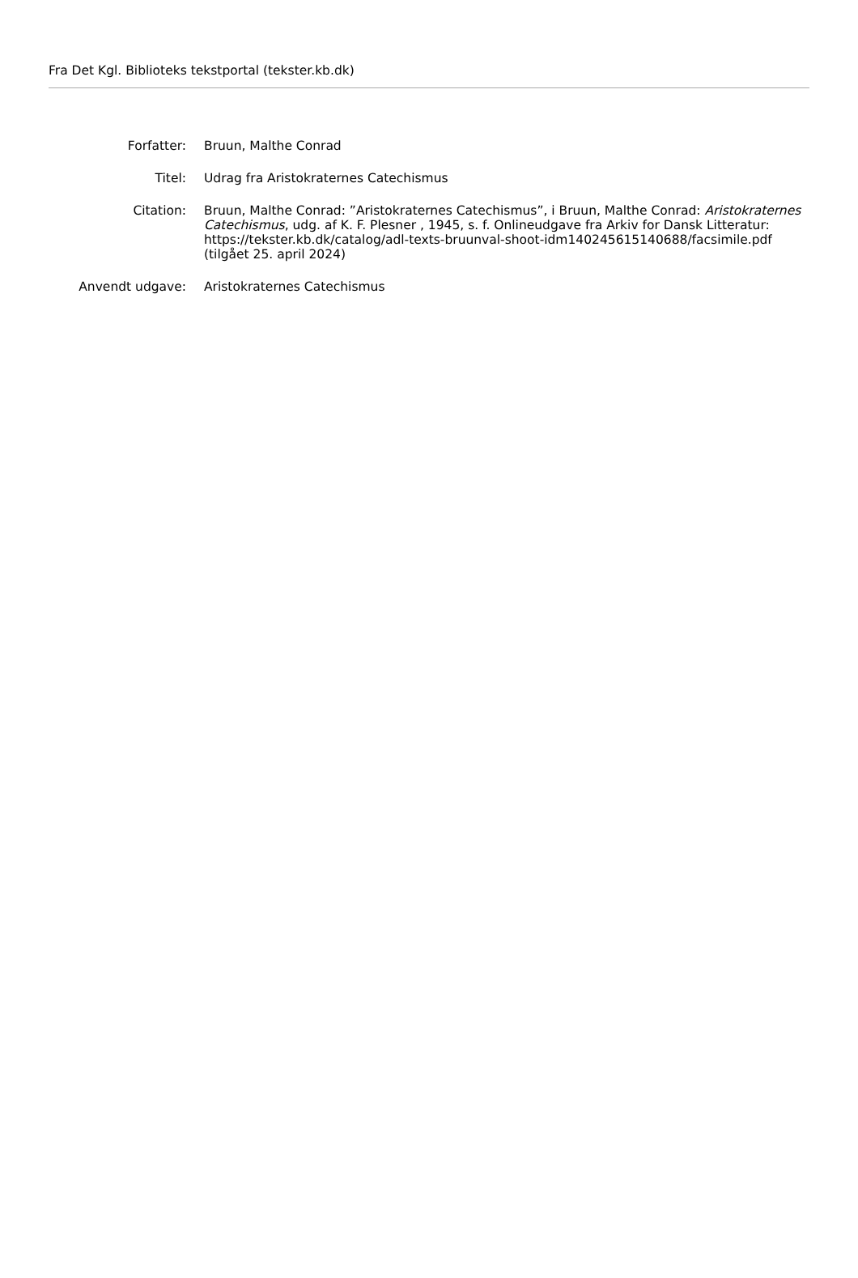Fra Det Kgl. Biblioteks tekstportal (tekster.kb.dk)
| Forfatter: | Bruun, Malthe Conrad |
| Titel: | Udrag fra Aristokraternes Catechismus |
| Citation: | Bruun, Malthe Conrad: ”Aristokraternes Catechismus”, i Bruun, Malthe Conrad: Aristokraternes Catechismus , udg. af K. F. Plesner , 1945, s. f. Onlineudgave fra Arkiv for Dansk Litteratur: https://tekster.kb.dk/catalog/adl-texts-bruunval-shoot-idm140245615140688/facsimile.pdf (tilgået 25. april 2024) |
| Anvendt udgave: | Aristokraternes Catechismus |